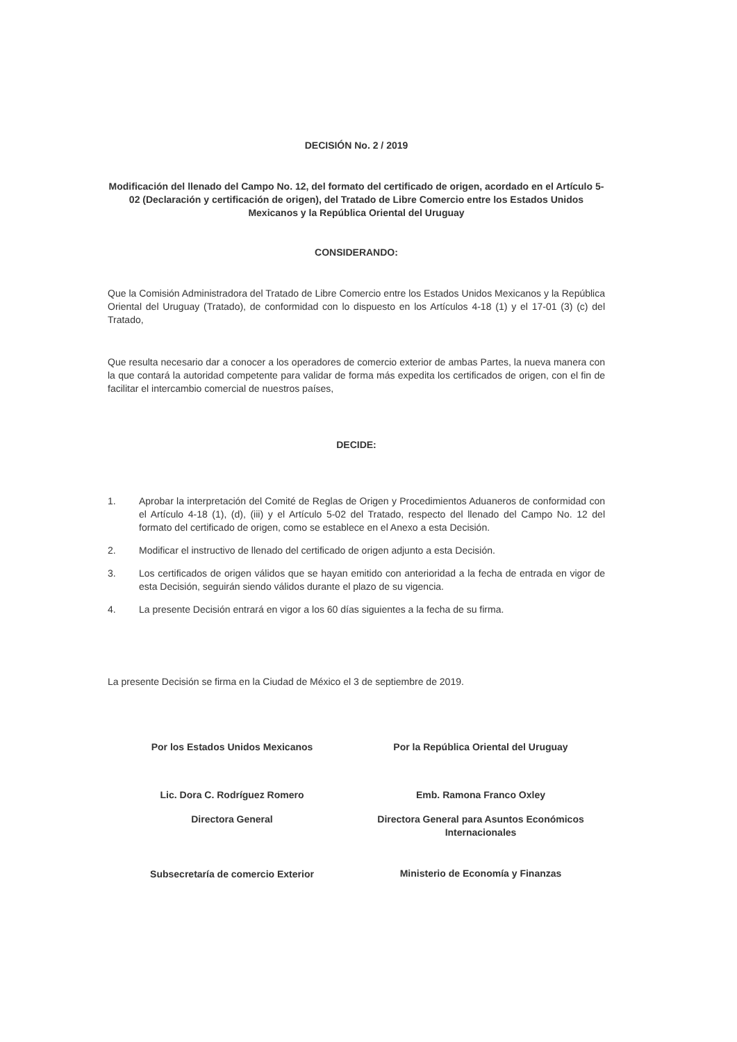DECISIÓN No. 2 / 2019
Modificación del llenado del Campo No. 12, del formato del certificado de origen, acordado en el Artículo 5-02 (Declaración y certificación de origen), del Tratado de Libre Comercio entre los Estados Unidos Mexicanos y la República Oriental del Uruguay
CONSIDERANDO:
Que la Comisión Administradora del Tratado de Libre Comercio entre los Estados Unidos Mexicanos y la República Oriental del Uruguay (Tratado), de conformidad con lo dispuesto en los Artículos 4-18 (1) y el 17-01 (3) (c) del Tratado,
Que resulta necesario dar a conocer a los operadores de comercio exterior de ambas Partes, la nueva manera con la que contará la autoridad competente para validar de forma más expedita los certificados de origen, con el fin de facilitar el intercambio comercial de nuestros países,
DECIDE:
1. Aprobar la interpretación del Comité de Reglas de Origen y Procedimientos Aduaneros de conformidad con el Artículo 4-18 (1), (d), (iii) y el Artículo 5-02 del Tratado, respecto del llenado del Campo No. 12 del formato del certificado de origen, como se establece en el Anexo a esta Decisión.
2. Modificar el instructivo de llenado del certificado de origen adjunto a esta Decisión.
3. Los certificados de origen válidos que se hayan emitido con anterioridad a la fecha de entrada en vigor de esta Decisión, seguirán siendo válidos durante el plazo de su vigencia.
4. La presente Decisión entrará en vigor a los 60 días siguientes a la fecha de su firma.
La presente Decisión se firma en la Ciudad de México el 3 de septiembre de 2019.
Por los Estados Unidos Mexicanos
Lic. Dora C. Rodríguez Romero
Directora General
Subsecretaría de comercio Exterior
Por la República Oriental del Uruguay
Emb. Ramona Franco Oxley
Directora General para Asuntos Económicos Internacionales
Ministerio de Economía y Finanzas